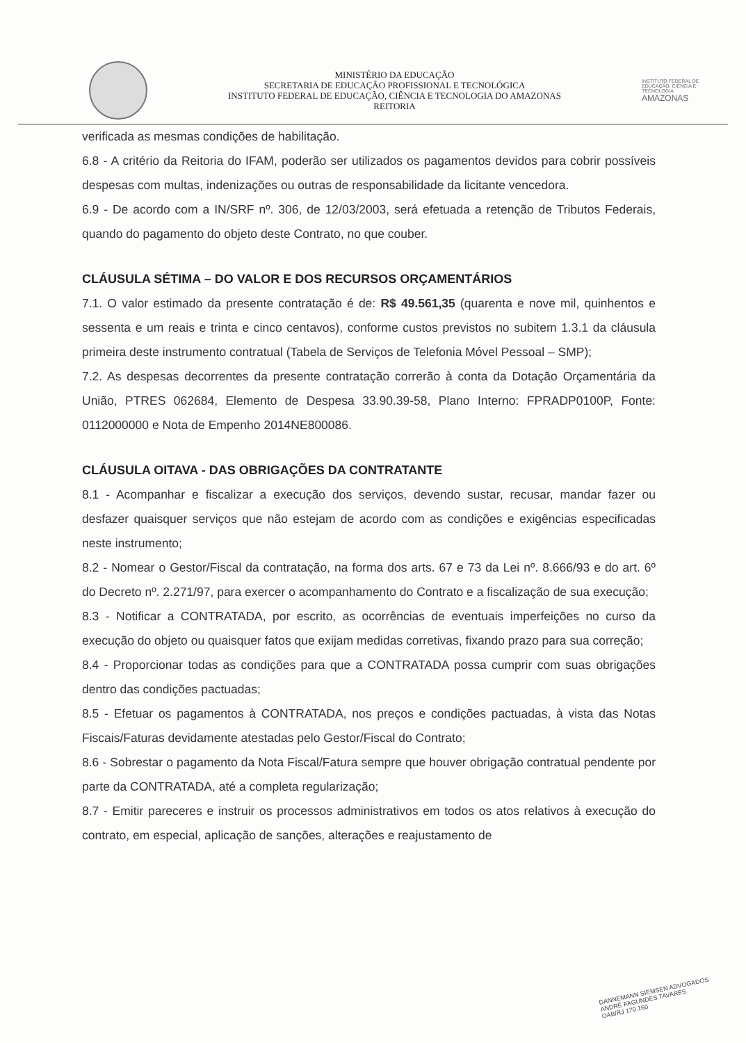MINISTÉRIO DA EDUCAÇÃO
SECRETARIA DE EDUCAÇÃO PROFISSIONAL E TECNOLÓGICA
INSTITUTO FEDERAL DE EDUCAÇÃO, CIÊNCIA E TECNOLOGIA DO AMAZONAS
REITORIA
INSTITUTO FEDERAL DE EDUCAÇÃO, CIÊNCIA E TECNOLOGIA
AMAZONAS
verificada as mesmas condições de habilitação.
6.8 - A critério da Reitoria do IFAM, poderão ser utilizados os pagamentos devidos para cobrir possíveis despesas com multas, indenizações ou outras de responsabilidade da licitante vencedora.
6.9 - De acordo com a IN/SRF nº. 306, de 12/03/2003, será efetuada a retenção de Tributos Federais, quando do pagamento do objeto deste Contrato, no que couber.
CLÁUSULA SÉTIMA – DO VALOR E DOS RECURSOS ORÇAMENTÁRIOS
7.1. O valor estimado da presente contratação é de: R$ 49.561,35 (quarenta e nove mil, quinhentos e sessenta e um reais e trinta e cinco centavos), conforme custos previstos no subitem 1.3.1 da cláusula primeira deste instrumento contratual (Tabela de Serviços de Telefonia Móvel Pessoal – SMP);
7.2. As despesas decorrentes da presente contratação correrão à conta da Dotação Orçamentária da União, PTRES 062684, Elemento de Despesa 33.90.39-58, Plano Interno: FPRADP0100P, Fonte: 0112000000 e Nota de Empenho 2014NE800086.
CLÁUSULA OITAVA - DAS OBRIGAÇÕES DA CONTRATANTE
8.1 - Acompanhar e fiscalizar a execução dos serviços, devendo sustar, recusar, mandar fazer ou desfazer quaisquer serviços que não estejam de acordo com as condições e exigências especificadas neste instrumento;
8.2 - Nomear o Gestor/Fiscal da contratação, na forma dos arts. 67 e 73 da Lei nº. 8.666/93 e do art. 6º do Decreto nº. 2.271/97, para exercer o acompanhamento do Contrato e a fiscalização de sua execução;
8.3 - Notificar a CONTRATADA, por escrito, as ocorrências de eventuais imperfeições no curso da execução do objeto ou quaisquer fatos que exijam medidas corretivas, fixando prazo para sua correção;
8.4 - Proporcionar todas as condições para que a CONTRATADA possa cumprir com suas obrigações dentro das condições pactuadas;
8.5 - Efetuar os pagamentos à CONTRATADA, nos preços e condições pactuadas, à vista das Notas Fiscais/Faturas devidamente atestadas pelo Gestor/Fiscal do Contrato;
8.6 - Sobrestar o pagamento da Nota Fiscal/Fatura sempre que houver obrigação contratual pendente por parte da CONTRATADA, até a completa regularização;
8.7 - Emitir pareceres e instruir os processos administrativos em todos os atos relativos à execução do contrato, em especial, aplicação de sanções, alterações e reajustamento de
DANNEMANN SIEMSEN ADVOGADOS
ANDRÉ FAGUNDES TAVARES
OAB/RJ 170.160